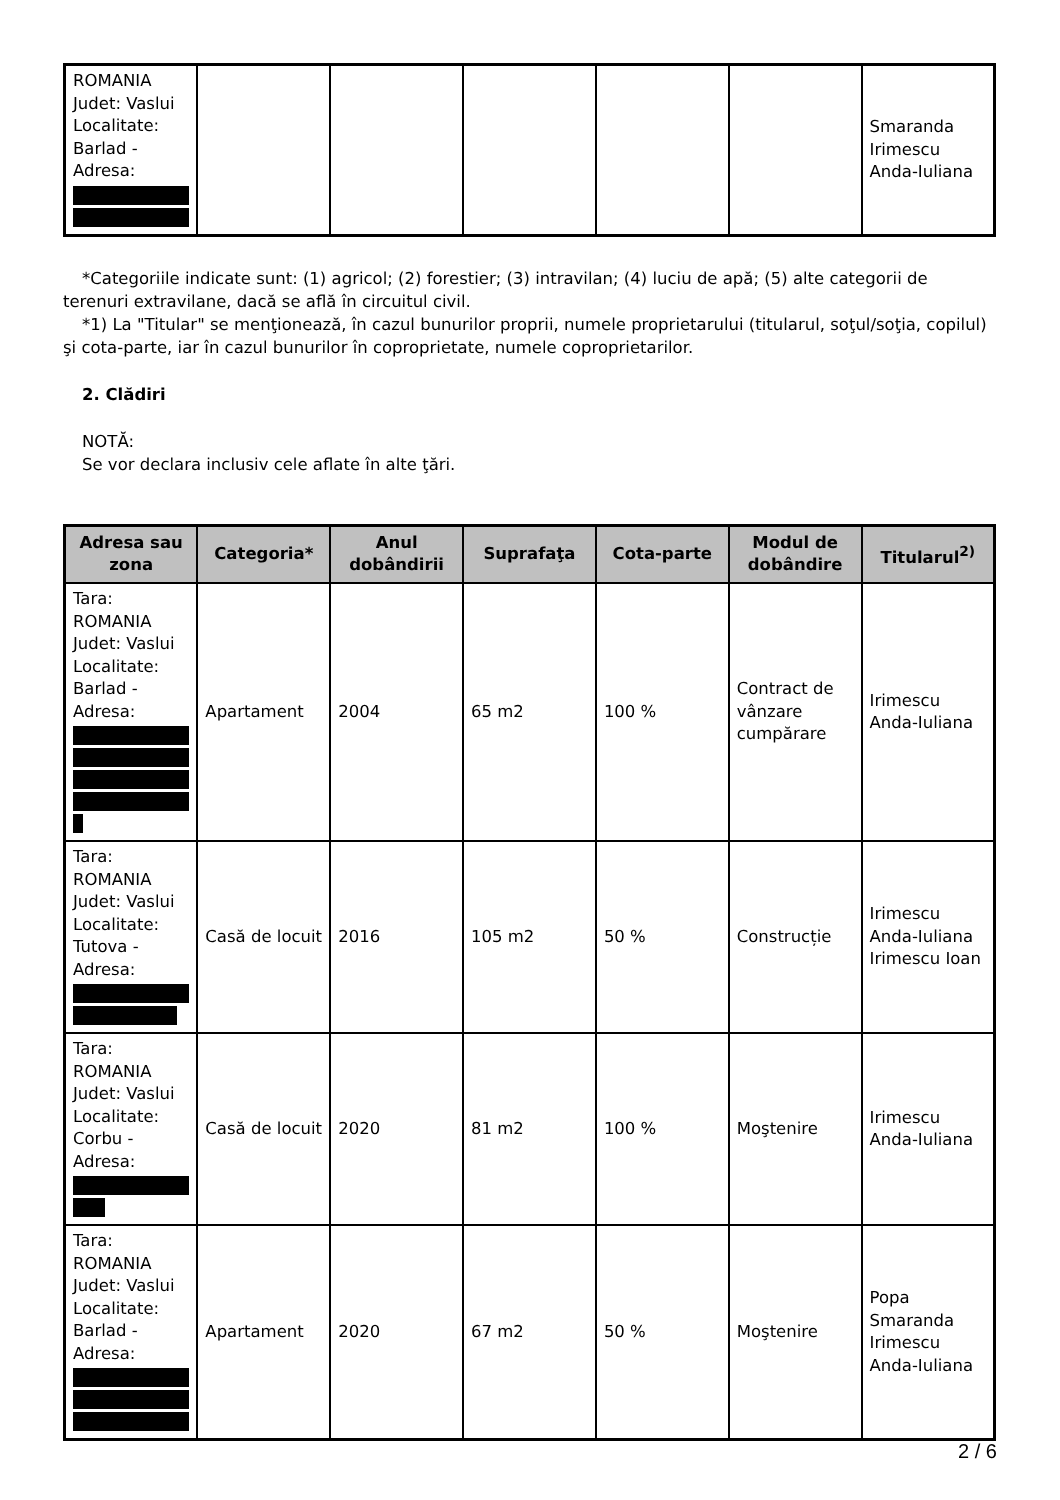| ROMANIA Judet: Vaslui Localitate: Barlad - Adresa: | | | | | | Smaranda Irimescu Anda-Iuliana |
*Categoriile indicate sunt: (1) agricol; (2) forestier; (3) intravilan; (4) luciu de apă; (5) alte categorii de terenuri extravilane, dacă se află în circuitul civil.
*1) La "Titular" se menţionează, în cazul bunurilor proprii, numele proprietarului (titularul, soţul/soţia, copilul) şi cota-parte, iar în cazul bunurilor în coproprietate, numele coproprietarilor.
2. Clădiri
NOTĂ:
Se vor declara inclusiv cele aflate în alte ţări.
| Adresa sau zona | Categoria* | Anul dobândirii | Suprafaţa | Cota-parte | Modul de dobândire | Titularul<sup>2)</sup> |
| --- | --- | --- | --- | --- | --- | --- |
| Tara: ROMANIA Judet: Vaslui Localitate: Barlad - Adresa: | Apartament | 2004 | 65 m2 | 100 % | Contract de vânzare cumpărare | Irimescu Anda-Iuliana |
| Tara: ROMANIA Judet: Vaslui Localitate: Tutova - Adresa: | Casă de locuit | 2016 | 105 m2 | 50 % | Construcție | Irimescu Anda-Iuliana Irimescu Ioan |
| Tara: ROMANIA Judet: Vaslui Localitate: Corbu - Adresa: | Casă de locuit | 2020 | 81 m2 | 100 % | Moştenire | Irimescu Anda-Iuliana |
| Tara: ROMANIA Judet: Vaslui Localitate: Barlad - Adresa: | Apartament | 2020 | 67 m2 | 50 % | Moştenire | Popa Smaranda Irimescu Anda-Iuliana |
2 / 6